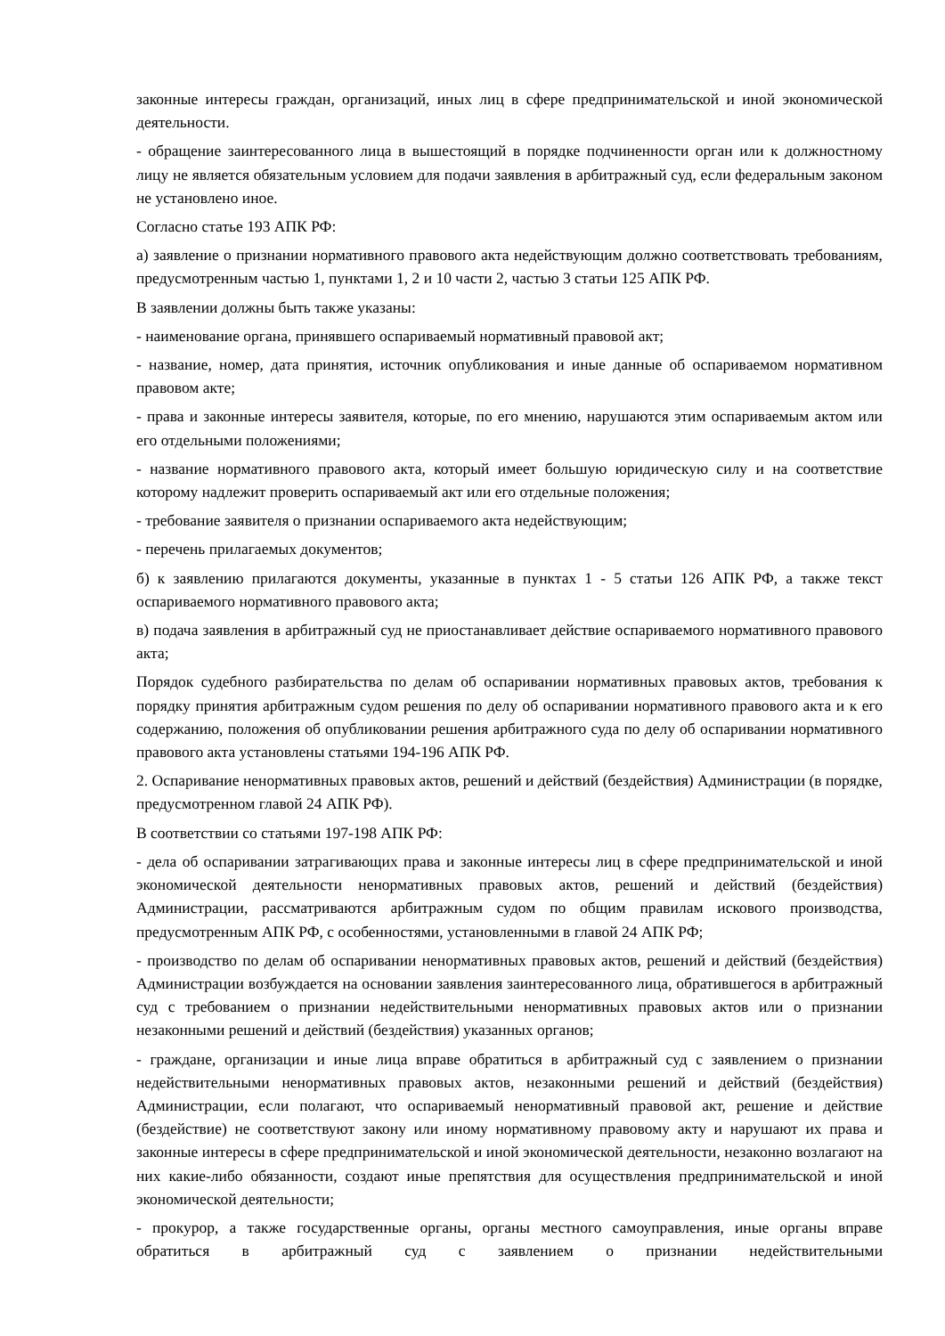законные интересы граждан, организаций, иных лиц в сфере предпринимательской и иной экономической деятельности.
- обращение заинтересованного лица в вышестоящий в порядке подчиненности орган или к должностному лицу не является обязательным условием для подачи заявления в арбитражный суд, если федеральным законом не установлено иное.
Согласно статье 193 АПК РФ:
а) заявление о признании нормативного правового акта недействующим должно соответствовать требованиям, предусмотренным частью 1, пунктами 1, 2 и 10 части 2, частью 3 статьи 125 АПК РФ.
В заявлении должны быть также указаны:
- наименование органа, принявшего оспариваемый нормативный правовой акт;
- название, номер, дата принятия, источник опубликования и иные данные об оспариваемом нормативном правовом акте;
- права и законные интересы заявителя, которые, по его мнению, нарушаются этим оспариваемым актом или его отдельными положениями;
- название нормативного правового акта, который имеет большую юридическую силу и на соответствие которому надлежит проверить оспариваемый акт или его отдельные положения;
- требование заявителя о признании оспариваемого акта недействующим;
- перечень прилагаемых документов;
б) к заявлению прилагаются документы, указанные в пунктах 1 - 5 статьи 126 АПК РФ, а также текст оспариваемого нормативного правового акта;
в) подача заявления в арбитражный суд не приостанавливает действие оспариваемого нормативного правового акта;
Порядок судебного разбирательства по делам об оспаривании нормативных правовых актов, требования к порядку принятия арбитражным судом решения по делу об оспаривании нормативного правового акта и к его содержанию, положения об опубликовании решения арбитражного суда по делу об оспаривании нормативного правового акта установлены статьями 194-196 АПК РФ.
2. Оспаривание ненормативных правовых актов, решений и действий (бездействия) Администрации (в порядке, предусмотренном главой 24 АПК РФ).
В соответствии со статьями 197-198 АПК РФ:
- дела об оспаривании затрагивающих права и законные интересы лиц в сфере предпринимательской и иной экономической деятельности ненормативных правовых актов, решений и действий (бездействия) Администрации, рассматриваются арбитражным судом по общим правилам искового производства, предусмотренным АПК РФ, с особенностями, установленными в главой 24 АПК РФ;
- производство по делам об оспаривании ненормативных правовых актов, решений и действий (бездействия) Администрации возбуждается на основании заявления заинтересованного лица, обратившегося в арбитражный суд с требованием о признании недействительными ненормативных правовых актов или о признании незаконными решений и действий (бездействия) указанных органов;
- граждане, организации и иные лица вправе обратиться в арбитражный суд с заявлением о признании недействительными ненормативных правовых актов, незаконными решений и действий (бездействия) Администрации, если полагают, что оспариваемый ненормативный правовой акт, решение и действие (бездействие) не соответствуют закону или иному нормативному правовому акту и нарушают их права и законные интересы в сфере предпринимательской и иной экономической деятельности, незаконно возлагают на них какие-либо обязанности, создают иные препятствия для осуществления предпринимательской и иной экономической деятельности;
- прокурор, а также государственные органы, органы местного самоуправления, иные органы вправе обратиться в арбитражный суд с заявлением о признании недействительными